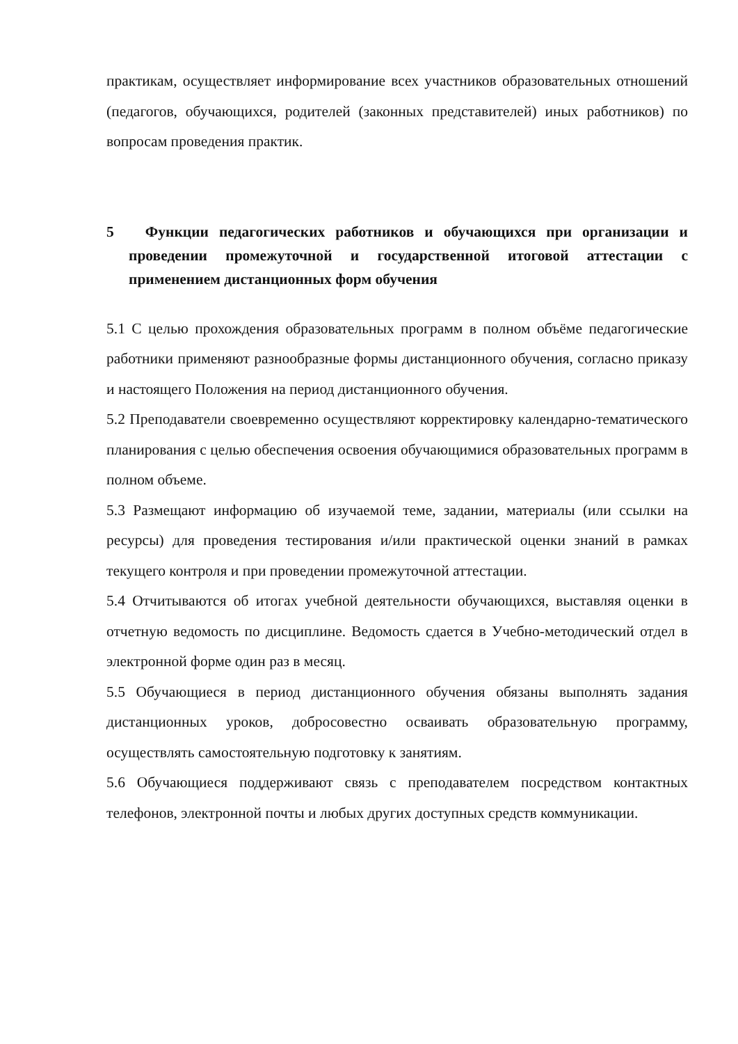практикам, осуществляет информирование всех участников образовательных отношений (педагогов, обучающихся, родителей (законных представителей) иных работников) по вопросам проведения практик.
5 Функции педагогических работников и обучающихся при организации и проведении промежуточной и государственной итоговой аттестации с применением дистанционных форм обучения
5.1 С целью прохождения образовательных программ в полном объёме педагогические работники применяют разнообразные формы дистанционного обучения, согласно приказу и настоящего Положения на период дистанционного обучения.
5.2 Преподаватели своевременно осуществляют корректировку календарно-тематического планирования с целью обеспечения освоения обучающимися образовательных программ в полном объеме.
5.3 Размещают информацию об изучаемой теме, задании, материалы (или ссылки на ресурсы) для проведения тестирования и/или практической оценки знаний в рамках текущего контроля и при проведении промежуточной аттестации.
5.4 Отчитываются об итогах учебной деятельности обучающихся, выставляя оценки в отчетную ведомость по дисциплине. Ведомость сдается в Учебно-методический отдел в электронной форме один раз в месяц.
5.5 Обучающиеся в период дистанционного обучения обязаны выполнять задания дистанционных уроков, добросовестно осваивать образовательную программу, осуществлять самостоятельную подготовку к занятиям.
5.6 Обучающиеся поддерживают связь с преподавателем посредством контактных телефонов, электронной почты и любых других доступных средств коммуникации.